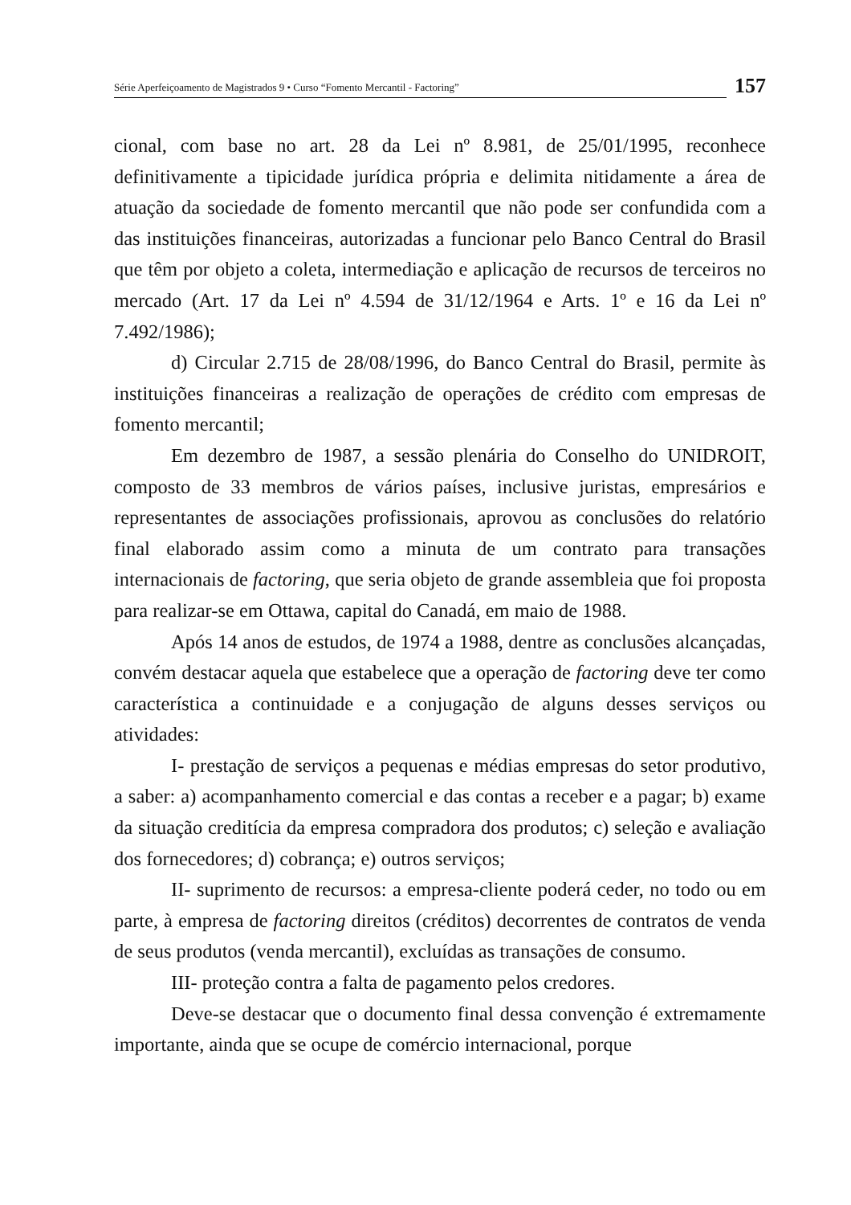Série Aperfeiçoamento de Magistrados 9 • Curso “Fomento Mercantil - Factoring”
157
cional, com base no art. 28 da Lei nº 8.981, de 25/01/1995, reconhece definitivamente a tipicidade jurídica própria e delimita nitidamente a área de atuação da sociedade de fomento mercantil que não pode ser confundida com a das instituições financeiras, autorizadas a funcionar pelo Banco Central do Brasil que têm por objeto a coleta, intermediação e aplicação de recursos de terceiros no mercado (Art. 17 da Lei nº 4.594 de 31/12/1964 e Arts. 1º e 16 da Lei nº 7.492/1986);
d) Circular 2.715 de 28/08/1996, do Banco Central do Brasil, permite às instituições financeiras a realização de operações de crédito com empresas de fomento mercantil;
Em dezembro de 1987, a sessão plenária do Conselho do UNIDROIT, composto de 33 membros de vários países, inclusive juristas, empresários e representantes de associações profissionais, aprovou as conclusões do relatório final elaborado assim como a minuta de um contrato para transações internacionais de factoring, que seria objeto de grande assembleia que foi proposta para realizar-se em Ottawa, capital do Canadá, em maio de 1988.
Após 14 anos de estudos, de 1974 a 1988, dentre as conclusões alcançadas, convém destacar aquela que estabelece que a operação de factoring deve ter como característica a continuidade e a conjugação de alguns desses serviços ou atividades:
I- prestação de serviços a pequenas e médias empresas do setor produtivo, a saber: a) acompanhamento comercial e das contas a receber e a pagar; b) exame da situação creditícia da empresa compradora dos produtos; c) seleção e avaliação dos fornecedores; d) cobrança; e) outros serviços;
II- suprimento de recursos: a empresa-cliente poderá ceder, no todo ou em parte, à empresa de factoring direitos (créditos) decorrentes de contratos de venda de seus produtos (venda mercantil), excluídas as transações de consumo.
III- proteção contra a falta de pagamento pelos credores.
Deve-se destacar que o documento final dessa convenção é extremamente importante, ainda que se ocupe de comércio internacional, porque